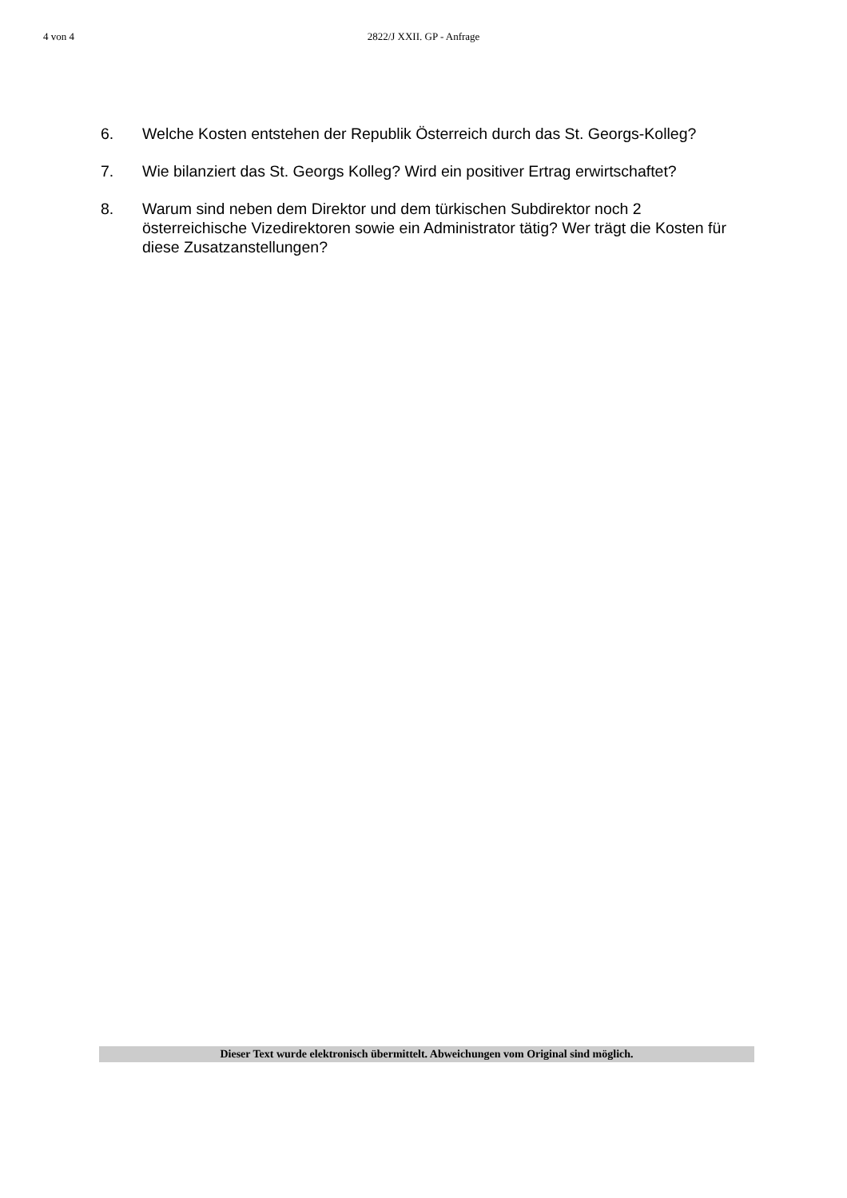4 von 4 2822/J XXII. GP - Anfrage
6. Welche Kosten entstehen der Republik Österreich durch das St. Georgs-Kolleg?
7. Wie bilanziert das St. Georgs Kolleg? Wird ein positiver Ertrag erwirtschaftet?
8. Warum sind neben dem Direktor und dem türkischen Subdirektor noch 2 österreichische Vizedirektoren sowie ein Administrator tätig? Wer trägt die Kosten für diese Zusatzanstellungen?
Dieser Text wurde elektronisch übermittelt. Abweichungen vom Original sind möglich.